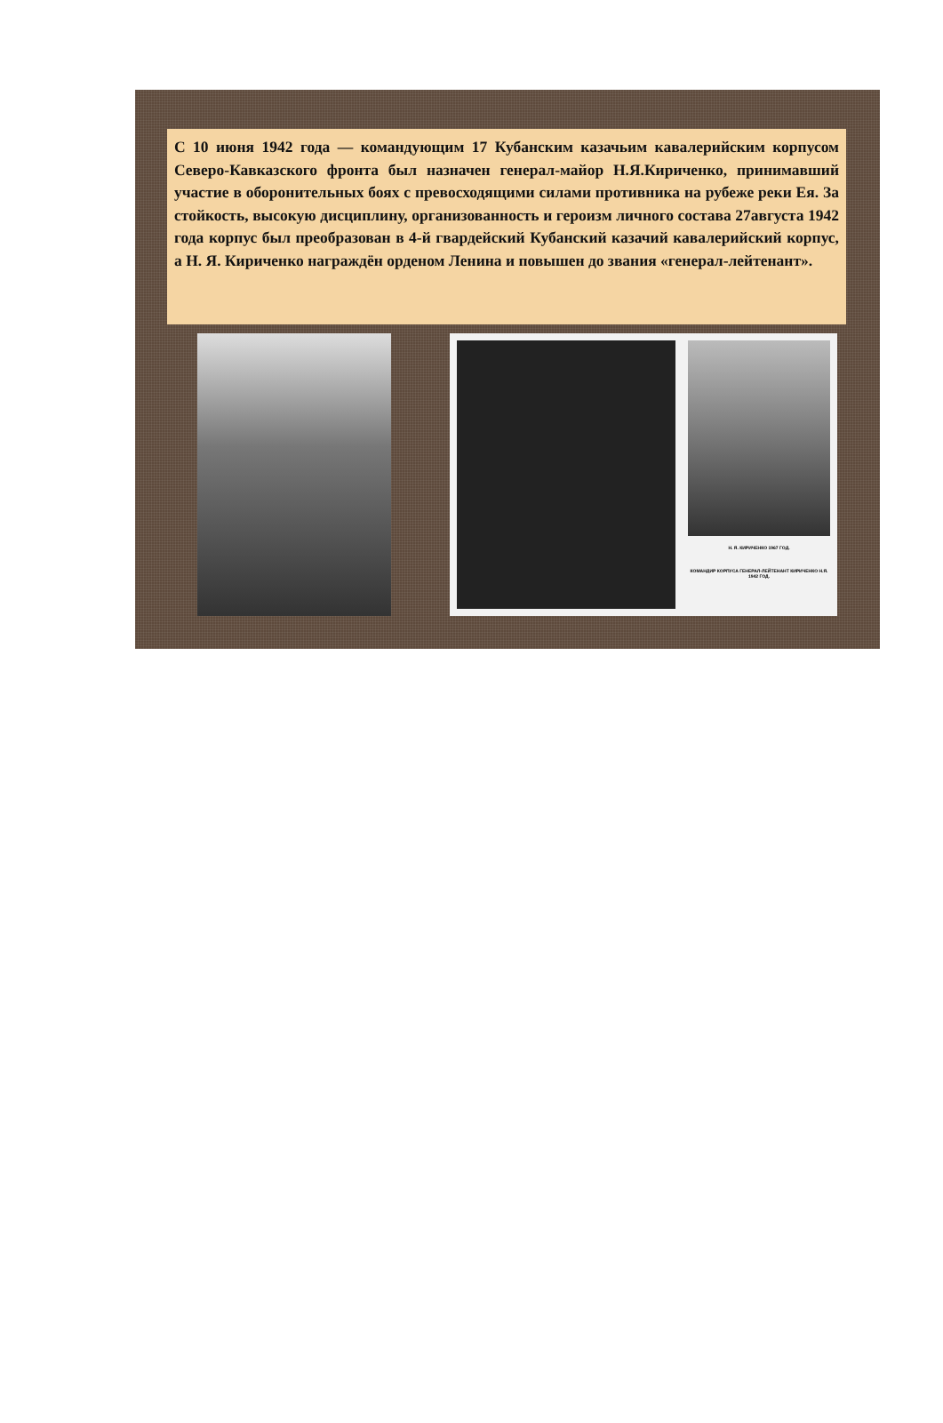С 10 июня 1942 года — командующим 17 Кубанским казачьим кавалерийским корпусом Северо-Кавказского фронта был назначен генерал-майор Н.Я.Кириченко, принимавший участие в оборонительных боях с превосходящими силами противника на рубеже реки Ея. За стойкость, высокую дисциплину, организованность и героизм личного состава 27августа 1942 года корпус был преобразован в 4-й гвардейский Кубанский казачий кавалерийский корпус, а Н. Я. Кириченко награждён орденом Ленина и повышен до звания «генерал-лейтенант».
Н. Я. КИРИЧЕНКО 1967 ГОД.
КОМАНДИР КОРПУСА ГЕНЕРАЛ-ЛЕЙТЕНАНТ КИРИЧЕНКО Н.Я. 1942 ГОД.